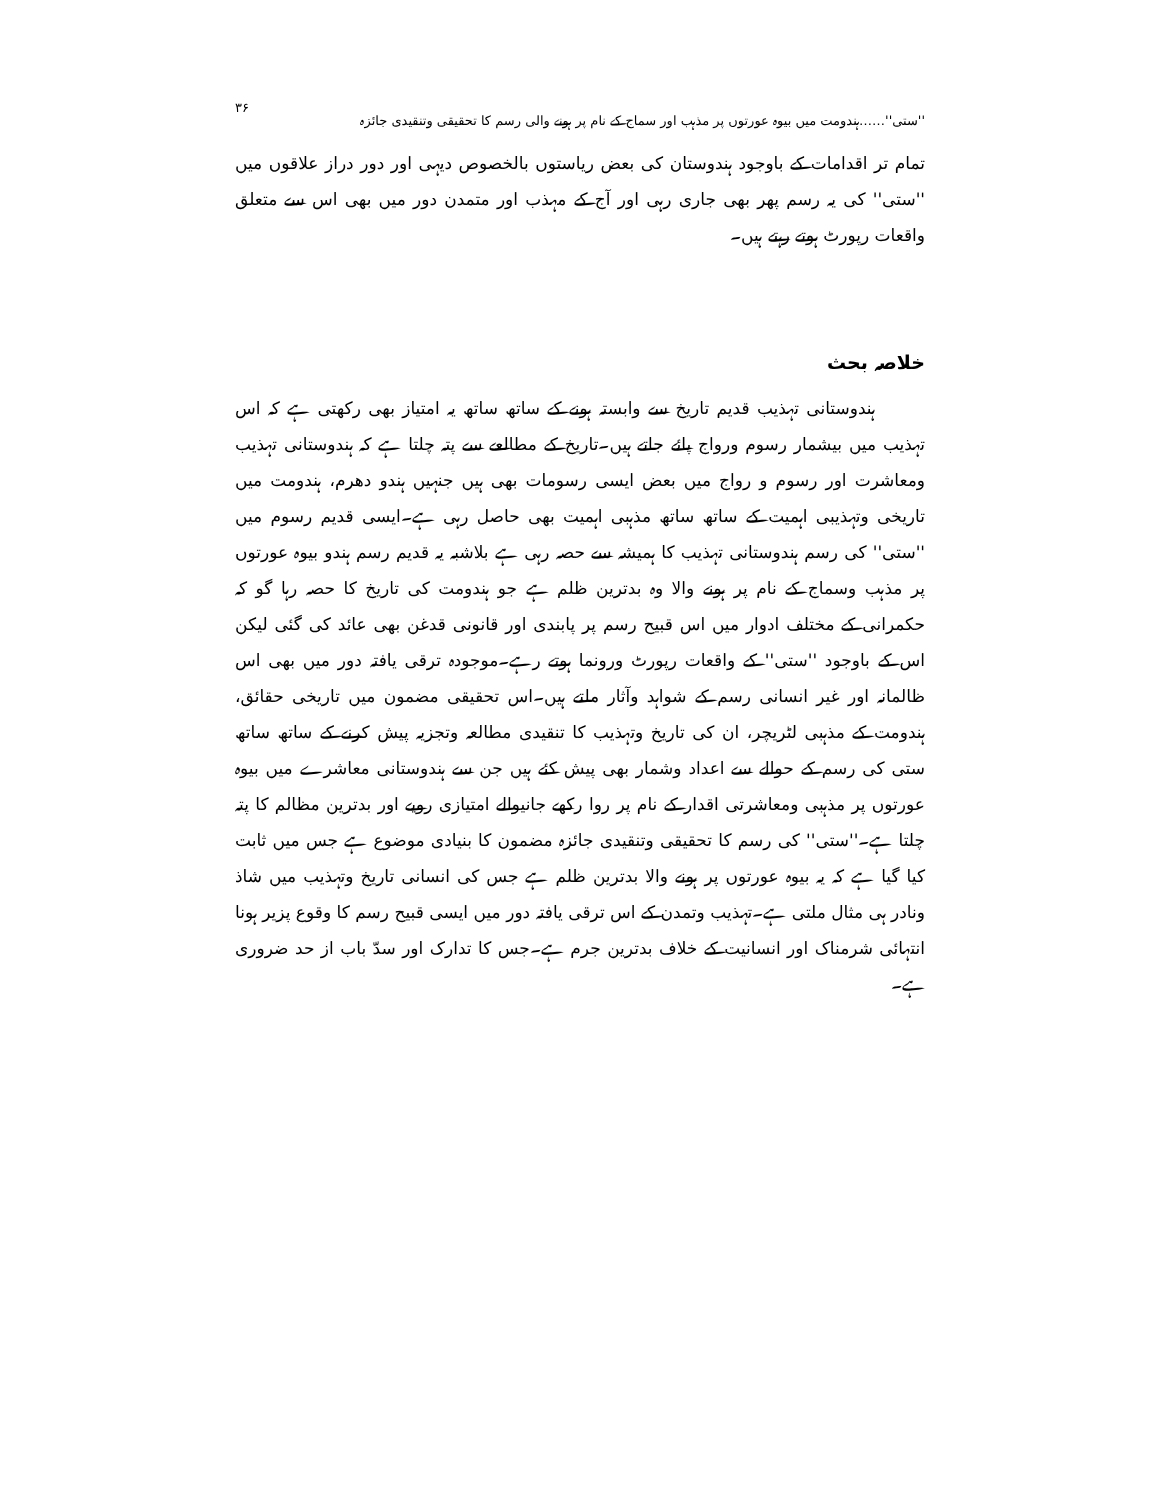''ستی''……ہندومت میں بیوہ عورتوں پر مذہب اور سماج کے نام پر ہونے والی رسم کا تحقیقی وتنقیدی جائزہ ۳۶
تمام تر اقدامات کے باوجود ہندوستان کی بعض ریاستوں بالخصوص دیہی اور دور دراز علاقوں میں ''ستی'' کی یہ رسم پھر بھی جاری رہی اور آج کے مہذب اور متمدن دور میں بھی اس سے متعلق واقعات رپورٹ ہوتے رہتے ہیں۔
خلاصہ بحث
ہندوستانی تہذیب قدیم تاریخ سے وابستہ ہونے کے ساتھ ساتھ یہ امتیاز بھی رکھتی ہے کہ اس تہذیب میں بیشمار رسوم ورواج پائے جاتے ہیں۔تاریخ کے مطالعے سے پتہ چلتا ہے کہ ہندوستانی تہذیب ومعاشرت اور رسوم و رواج میں بعض ایسی رسومات بھی ہیں جنہیں ہندو دھرم، ہندومت میں تاریخی وتہذیبی اہمیت کے ساتھ ساتھ مذہبی اہمیت بھی حاصل رہی ہے۔ایسی قدیم رسوم میں ''ستی'' کی رسم ہندوستانی تہذیب کا ہمیشہ سے حصہ رہی ہے بلاشبہ یہ قدیم رسم ہندو بیوہ عورتوں پر مذہب وسماج کے نام پر ہونے والا وہ بدترین ظلم ہے جو ہندومت کی تاریخ کا حصہ رہا گو کہ حکمرانی کے مختلف ادوار میں اس قبیح رسم پر پابندی اور قانونی قدغن بھی عائد کی گئی لیکن اس کے باوجود ''ستی'' کے واقعات رپورٹ ورونما ہوتے رہے۔موجودہ ترقی یافتہ دور میں بھی اس ظالمانہ اور غیر انسانی رسم کے شواہد وآثار ملتے ہیں۔اس تحقیقی مضمون میں تاریخی حقائق، ہندومت کے مذہبی لٹریچر، ان کی تاریخ وتہذیب کا تنقیدی مطالعہ وتجزیہ پیش کرنے کے ساتھ ساتھ ستی کی رسم کے حوالے سے اعداد وشمار بھی پیش کئے ہیں جن سے ہندوستانی معاشرے میں بیوہ عورتوں پر مذہبی ومعاشرتی اقدار کے نام پر روا رکھے جانیوالے امتیازی رویے اور بدترین مظالم کا پتہ چلتا ہے۔''ستی'' کی رسم کا تحقیقی وتنقیدی جائزہ مضمون کا بنیادی موضوع ہے جس میں ثابت کیا گیا ہے کہ یہ بیوہ عورتوں پر ہونے والا بدترین ظلم ہے جس کی انسانی تاریخ وتہذیب میں شاذ ونادر ہی مثال ملتی ہے۔تہذیب وتمدن کے اس ترقی یافتہ دور میں ایسی قبیح رسم کا وقوع پزیر ہونا انتہائی شرمناک اور انسانیت کے خلاف بدترین جرم ہے۔جس کا تدارک اور سدّ باب از حد ضروری ہے۔